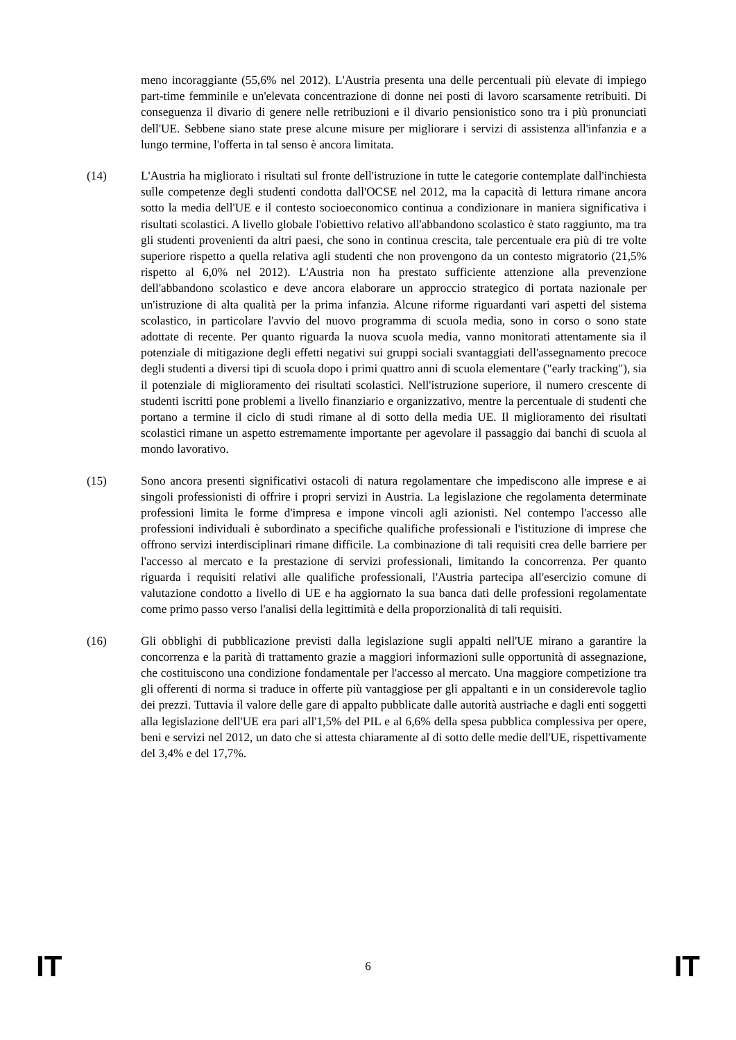meno incoraggiante (55,6% nel 2012). L'Austria presenta una delle percentuali più elevate di impiego part-time femminile e un'elevata concentrazione di donne nei posti di lavoro scarsamente retribuiti. Di conseguenza il divario di genere nelle retribuzioni e il divario pensionistico sono tra i più pronunciati dell'UE. Sebbene siano state prese alcune misure per migliorare i servizi di assistenza all'infanzia e a lungo termine, l'offerta in tal senso è ancora limitata.
(14) L'Austria ha migliorato i risultati sul fronte dell'istruzione in tutte le categorie contemplate dall'inchiesta sulle competenze degli studenti condotta dall'OCSE nel 2012, ma la capacità di lettura rimane ancora sotto la media dell'UE e il contesto socioeconomico continua a condizionare in maniera significativa i risultati scolastici. A livello globale l'obiettivo relativo all'abbandono scolastico è stato raggiunto, ma tra gli studenti provenienti da altri paesi, che sono in continua crescita, tale percentuale era più di tre volte superiore rispetto a quella relativa agli studenti che non provengono da un contesto migratorio (21,5% rispetto al 6,0% nel 2012). L'Austria non ha prestato sufficiente attenzione alla prevenzione dell'abbandono scolastico e deve ancora elaborare un approccio strategico di portata nazionale per un'istruzione di alta qualità per la prima infanzia. Alcune riforme riguardanti vari aspetti del sistema scolastico, in particolare l'avvio del nuovo programma di scuola media, sono in corso o sono state adottate di recente. Per quanto riguarda la nuova scuola media, vanno monitorati attentamente sia il potenziale di mitigazione degli effetti negativi sui gruppi sociali svantaggiati dell'assegnamento precoce degli studenti a diversi tipi di scuola dopo i primi quattro anni di scuola elementare ("early tracking"), sia il potenziale di miglioramento dei risultati scolastici. Nell'istruzione superiore, il numero crescente di studenti iscritti pone problemi a livello finanziario e organizzativo, mentre la percentuale di studenti che portano a termine il ciclo di studi rimane al di sotto della media UE. Il miglioramento dei risultati scolastici rimane un aspetto estremamente importante per agevolare il passaggio dai banchi di scuola al mondo lavorativo.
(15) Sono ancora presenti significativi ostacoli di natura regolamentare che impediscono alle imprese e ai singoli professionisti di offrire i propri servizi in Austria. La legislazione che regolamenta determinate professioni limita le forme d'impresa e impone vincoli agli azionisti. Nel contempo l'accesso alle professioni individuali è subordinato a specifiche qualifiche professionali e l'istituzione di imprese che offrono servizi interdisciplinari rimane difficile. La combinazione di tali requisiti crea delle barriere per l'accesso al mercato e la prestazione di servizi professionali, limitando la concorrenza. Per quanto riguarda i requisiti relativi alle qualifiche professionali, l'Austria partecipa all'esercizio comune di valutazione condotto a livello di UE e ha aggiornato la sua banca dati delle professioni regolamentate come primo passo verso l'analisi della legittimità e della proporzionalità di tali requisiti.
(16) Gli obblighi di pubblicazione previsti dalla legislazione sugli appalti nell'UE mirano a garantire la concorrenza e la parità di trattamento grazie a maggiori informazioni sulle opportunità di assegnazione, che costituiscono una condizione fondamentale per l'accesso al mercato. Una maggiore competizione tra gli offerenti di norma si traduce in offerte più vantaggiose per gli appaltanti e in un considerevole taglio dei prezzi. Tuttavia il valore delle gare di appalto pubblicate dalle autorità austriache e dagli enti soggetti alla legislazione dell'UE era pari all'1,5% del PIL e al 6,6% della spesa pubblica complessiva per opere, beni e servizi nel 2012, un dato che si attesta chiaramente al di sotto delle medie dell'UE, rispettivamente del 3,4% e del 17,7%.
IT 6 IT